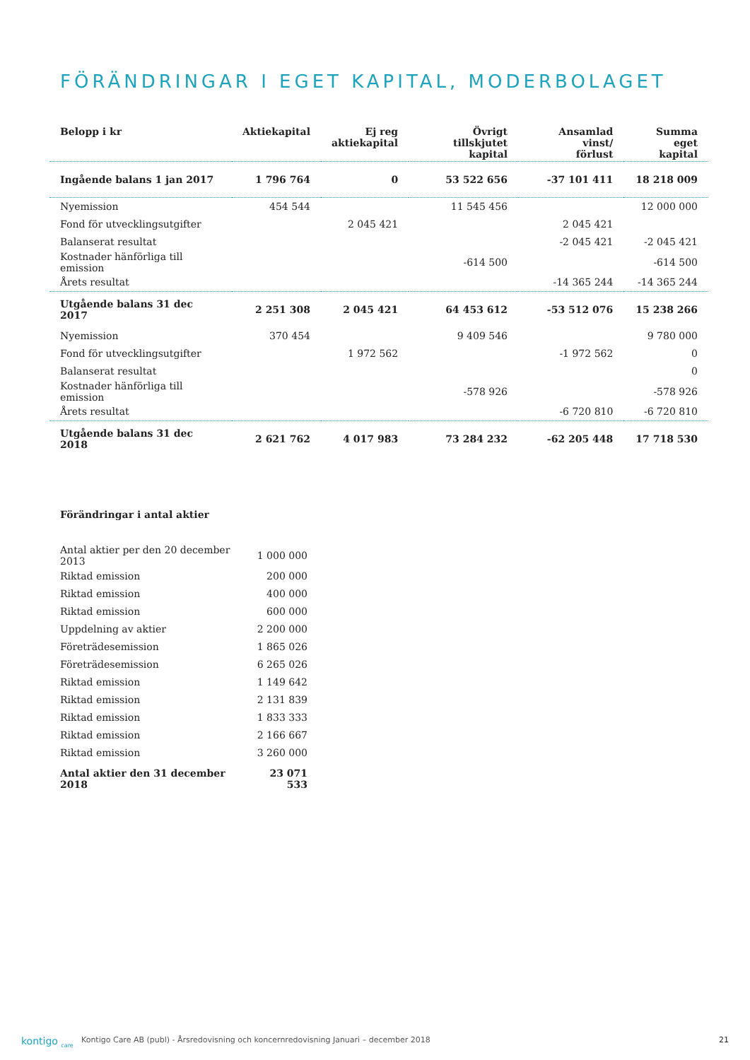FÖRÄNDRINGAR I EGET KAPITAL, MODERBOLAGET
| Belopp i kr | Aktiekapital | Ej reg aktiekapital | Övrigt tillskjutet kapital | Ansamlad vinst/ förlust | Summa eget kapital |
| --- | --- | --- | --- | --- | --- |
| Ingående balans 1 jan 2017 | 1 796 764 | 0 | 53 522 656 | -37 101 411 | 18 218 009 |
| Nyemission | 454 544 | | 11 545 456 | | 12 000 000 |
| Fond för utvecklingsutgifter | | 2 045 421 | | 2 045 421 | |
| Balanserat resultat | | | | -2 045 421 | -2 045 421 |
| Kostnader hänförliga till emission | | | -614 500 | | -614 500 |
| Årets resultat | | | | -14 365 244 | -14 365 244 |
| Utgående balans 31 dec 2017 | 2 251 308 | 2 045 421 | 64 453 612 | -53 512 076 | 15 238 266 |
| Nyemission | 370 454 | | 9 409 546 | | 9 780 000 |
| Fond för utvecklingsutgifter | | 1 972 562 | | -1 972 562 | 0 |
| Balanserat resultat | | | | | 0 |
| Kostnader hänförliga till emission | | | -578 926 | | -578 926 |
| Årets resultat | | | | -6 720 810 | -6 720 810 |
| Utgående balans 31 dec 2018 | 2 621 762 | 4 017 983 | 73 284 232 | -62 205 448 | 17 718 530 |
| Förändringar i antal aktier | |
| --- | --- |
| Antal aktier per den 20 december 2013 | 1 000 000 |
| Riktad emission | 200 000 |
| Riktad emission | 400 000 |
| Riktad emission | 600 000 |
| Uppdelning av aktier | 2 200 000 |
| Företrädesemission | 1 865 026 |
| Företrädesemission | 6 265 026 |
| Riktad emission | 1 149 642 |
| Riktad emission | 2 131 839 |
| Riktad emission | 1 833 333 |
| Riktad emission | 2 166 667 |
| Riktad emission | 3 260 000 |
| Antal aktier den 31 december 2018 | 23 071 533 |
kontigo <sub>care</sub> Kontigo Care AB (publ) - Årsredovisning och koncernredovisning Januari – december 2018 21